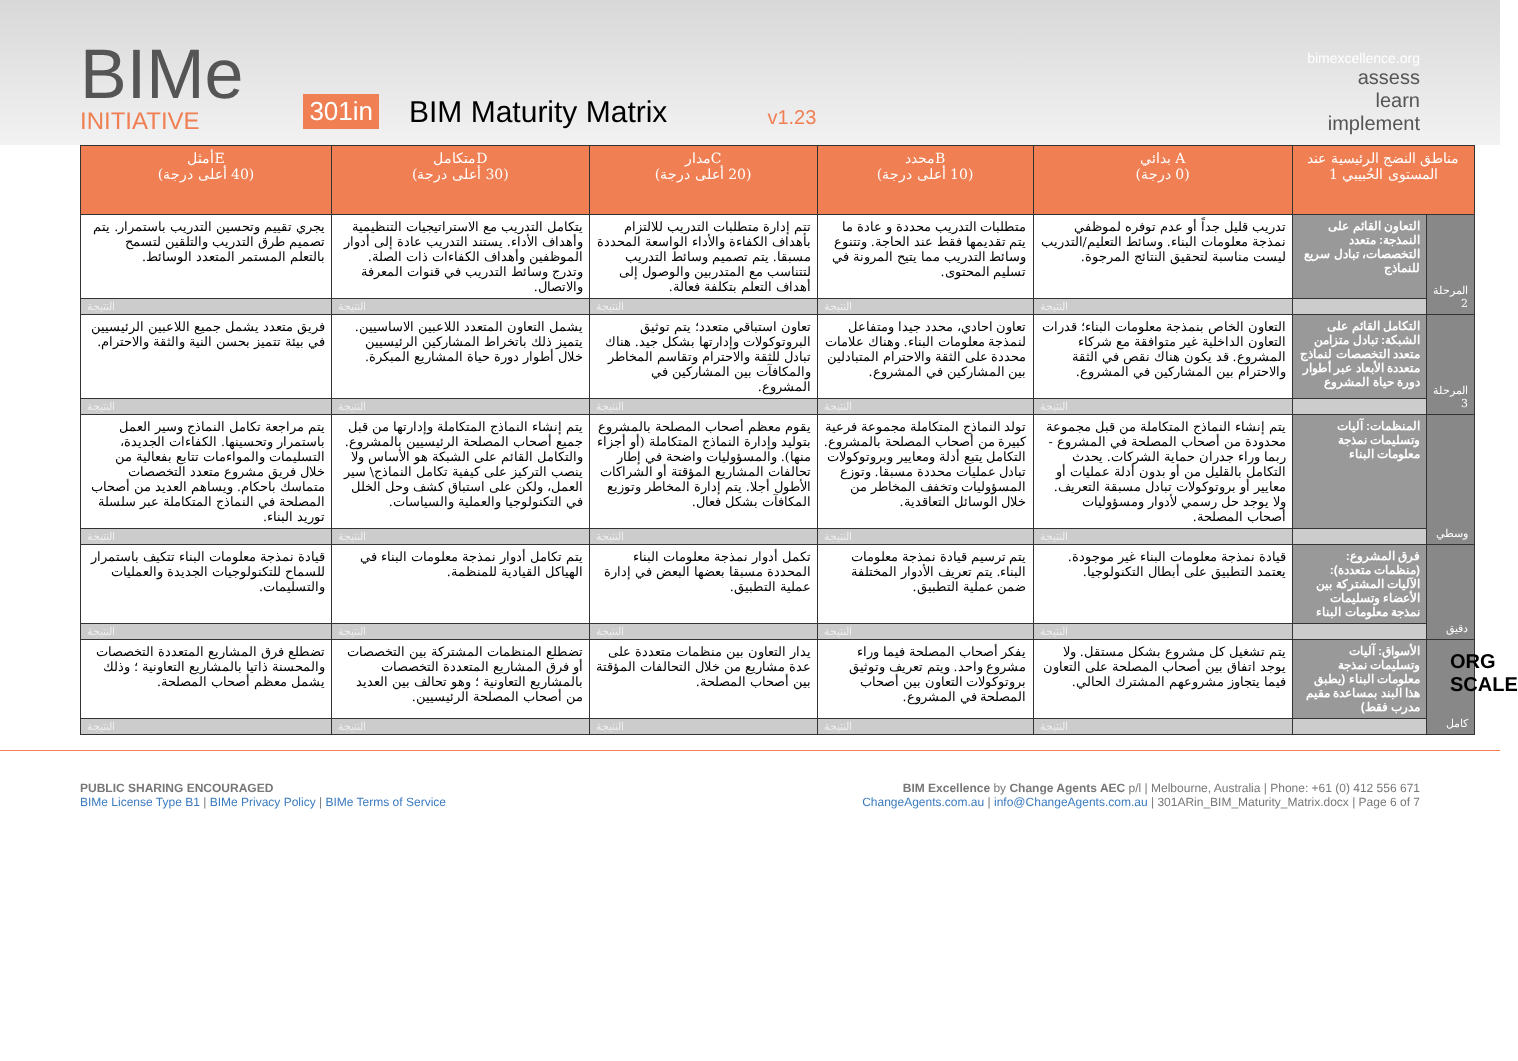BIMe
INITIATIVE
301in
BIM Maturity Matrix
v1.23
bimexcellence.org
assess
learn
implement
| مناطق النضج الرئيسية عند المستوى الحُبيبي 1 | | A بدائي (0 درجة) | Bمحدد (10 أعلى درجة) | Cمدار (20 أعلى درجة) | Dمتكامل (30 أعلى درجة) | Eأمثل (40 أعلى درجة) |
| --- | --- | --- | --- | --- | --- | --- |
| المرحلة 2 | التعاون القائم على النمذجة: متعدد التخصصات، تبادل سريع للنماذج | تدريب قليل جداً أو عدم توفره لموظفي نمذجة معلومات البناء. وسائط التعليم/التدريب ليست مناسبة لتحقيق النتائج المرجوة. | متطلبات التدريب محددة و عادة ما يتم تقديمها فقط عند الحاجة. وتتنوع وسائط التدريب مما يتيح المرونة في تسليم المحتوى. | تتم إدارة متطلبات التدريب للالتزام بأهداف الكفاءة والأداء الواسعة المحددة مسبقا. يتم تصميم وسائط التدريب لتتناسب مع المتدربين والوصول إلى أهداف التعلم بتكلفة فعالة. | يتكامل التدريب مع الاستراتيجيات التنظيمية وأهداف الأداء. يستند التدريب عادة إلى أدوار الموظفين وأهداف الكفاءات ذات الصلة. وتدرج وسائط التدريب في قنوات المعرفة والاتصال. | يجري تقييم وتحسين التدريب باستمرار. يتم تصميم طرق التدريب والتلقين لتسمح بالتعلم المستمر المتعدد الوسائط. |
| | | النتيجة | النتيجة | النتيجة | النتيجة | النتيجة |
| المرحلة 3 | التكامل القائم على الشبكة: تبادل متزامن متعدد التخصصات لنماذج متعددة الأبعاد عبر أطوار دورة حياة المشروع | التعاون الخاص بنمذجة معلومات البناء؛ قدرات التعاون الداخلية غير متوافقة مع شركاء المشروع. قد يكون هناك نقص في الثقة والاحترام بين المشاركين في المشروع. | تعاون احادي، محدد جيدا ومتفاعل لنمذجة معلومات البناء. وهناك علامات محددة على الثقة والاحترام المتبادلين بين المشاركين في المشروع. | تعاون استباقي متعدد؛ يتم توثيق البروتوكولات وإدارتها بشكل جيد. هناك تبادل للثقة والاحترام وتقاسم المخاطر والمكافآت بين المشاركين في المشروع. | يشمل التعاون المتعدد اللاعبين الاساسيين. يتميز ذلك باتخراط المشاركين الرئيسيين خلال أطوار دورة حياة المشاريع المبكرة. | فريق متعدد يشمل جميع اللاعبين الرئيسيين في بيئة تتميز بحسن النية والثقة والاحترام. |
| | | النتيجة | النتيجة | النتيجة | النتيجة | النتيجة |
| وسطي | المنظمات: آليات وتسليمات نمذجة معلومات البناء | يتم إنشاء النماذج المتكاملة من قبل مجموعة محدودة من أصحاب المصلحة في المشروع - ربما وراء جدران حماية الشركات. يحدث التكامل بالقليل من أو بدون أدلة عمليات أو معايير أو بروتوكولات تبادل مسبقة التعريف. ولا يوجد حل رسمي لأدوار ومسؤوليات أصحاب المصلحة. | تولد النماذج المتكاملة مجموعة فرعية كبيرة من أصحاب المصلحة بالمشروع. التكامل يتبع أدلة ومعايير وبروتوكولات تبادل عمليات محددة مسبقا. وتوزع المسؤوليات وتخفف المخاطر من خلال الوسائل التعاقدية. | يقوم معظم أصحاب المصلحة بالمشروع بتوليد وإدارة النماذج المتكاملة (أو أجزاء منها). والمسؤوليات واضحة في إطار تحالفات المشاريع المؤقتة أو الشراكات الأطول أجلا. يتم إدارة المخاطر وتوزيع المكافآت بشكل فعال. | يتم إنشاء النماذج المتكاملة وإدارتها من قبل جميع أصحاب المصلحة الرئيسيين بالمشروع. والتكامل القائم على الشبكة هو الأساس ولا ينصب التركيز على كيفية تكامل النماذج\ سير العمل، ولكن على استباق كشف وحل الخلل في التكنولوجيا والعملية والسياسات. | يتم مراجعة تكامل النماذج وسير العمل باستمرار وتحسينها. الكفاءات الجديدة، التسليمات والمواءمات تتابع بفعالية من خلال فريق مشروع متعدد التخصصات متماسك باحكام. ويساهم العديد من أصحاب المصلحة في النماذج المتكاملة عبر سلسلة توريد البناء. |
| | | النتيجة | النتيجة | النتيجة | النتيجة | النتيجة |
| دقيق | فرق المشروع: (منظمات متعددة): الآليات المشتركة بين الأعضاء وتسليمات نمذجة معلومات البناء | قيادة نمذجة معلومات البناء غير موجودة. يعتمد التطبيق على أبطال التكنولوجيا. | يتم ترسيم قيادة نمذجة معلومات البناء. يتم تعريف الأدوار المختلفة ضمن عملية التطبيق. | تكمل أدوار نمذجة معلومات البناء المحددة مسبقا بعضها البعض في إدارة عملية التطبيق. | يتم تكامل أدوار نمذجة معلومات البناء في الهياكل القيادية للمنظمة. | قيادة نمذجة معلومات البناء تتكيف باستمرار للسماح للتكنولوجيات الجديدة والعمليات والتسليمات. |
| | | النتيجة | النتيجة | النتيجة | النتيجة | النتيجة |
| كامل | الأسواق: آليات وتسليمات نمذجة معلومات البناء (يطبق هذا البند بمساعدة مقيم مدرب فقط) | يتم تشغيل كل مشروع بشكل مستقل. ولا يوجد اتفاق بين أصحاب المصلحة على التعاون فيما يتجاوز مشروعهم المشترك الحالي. | يفكر أصحاب المصلحة فيما وراء مشروع واحد. ويتم تعريف وتوثيق بروتوكولات التعاون بين أصحاب المصلحة في المشروع. | يدار التعاون بين منظمات متعددة على عدة مشاريع من خلال التحالفات المؤقتة بين أصحاب المصلحة. | تضطلع المنظمات المشتركة بين التخصصات أو فرق المشاريع المتعددة التخصصات بالمشاريع التعاونية ؛ وهو تحالف بين العديد من أصحاب المصلحة الرئيسيين. | تضطلع فرق المشاريع المتعددة التخصصات والمحسنة ذاتيا بالمشاريع التعاونية ؛ وذلك يشمل معظم أصحاب المصلحة. |
| | | النتيجة | النتيجة | النتيجة | النتيجة | النتيجة |
ORG SCALE
PUBLIC SHARING ENCOURAGED
BIMe License Type B1 | BIMe Privacy Policy | BIMe Terms of Service
BIM Excellence by Change Agents AEC p/l | Melbourne, Australia | Phone: +61 (0) 412 556 671
ChangeAgents.com.au | info@ChangeAgents.com.au | 301ARin_BIM_Maturity_Matrix.docx | Page 6 of 7